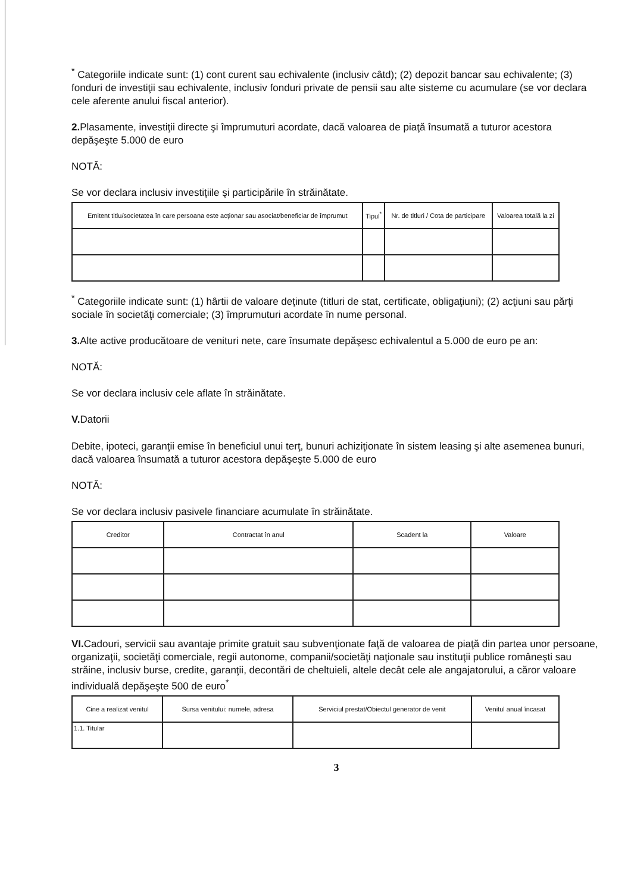<sup>*</sup> Categoriile indicate sunt: (1) cont curent sau echivalente (inclusiv câtd); (2) depozit bancar sau echivalente; (3) fonduri de investiţii sau echivalente, inclusiv fonduri private de pensii sau alte sisteme cu acumulare (se vor declara cele aferente anului fiscal anterior).
2. Plasamente, investiţii directe şi împrumuturi acordate, dacă valoarea de piaţă însumată a tuturor acestora depăşeşte 5.000 de euro
NOTĂ:
Se vor declara inclusiv investiţiile şi participările în străinătate.
| Emitent titlu/societatea în care persoana este acţionar sau asociat/beneficiar de împrumut | Tipul<sup>*</sup> | Nr. de titluri / Cota de participare | Valoarea totală la zi |
| --- | --- | --- | --- |
<sup>*</sup> Categoriile indicate sunt: (1) hârtii de valoare deţinute (titluri de stat, certificate, obligaţiuni); (2) acţiuni sau părţi sociale în societăţi comerciale; (3) împrumuturi acordate în nume personal.
3. Alte active producătoare de venituri nete, care însumate depăşesc echivalentul a 5.000 de euro pe an:
NOTĂ:
Se vor declara inclusiv cele aflate în străinătate.
V. Datorii
Debite, ipoteci, garanţii emise în beneficiul unui terţ, bunuri achiziţionate în sistem leasing şi alte asemenea bunuri, dacă valoarea însumată a tuturor acestora depăşeşte 5.000 de euro
NOTĂ:
Se vor declara inclusiv pasivele financiare acumulate în străinătate.
| Creditor | Contractat în anul | Scadent la | Valoare |
| --- | --- | --- | --- |
VI. Cadouri, servicii sau avantaje primite gratuit sau subvenţionate faţă de valoarea de piaţă din partea unor persoane, organizaţii, societăţi comerciale, regii autonome, companii/societăţi naţionale sau instituţii publice româneşti sau străine, inclusiv burse, credite, garanţii, decontări de cheltuieli, altele decât cele ale angajatorului, a căror valoare individuală depăşeşte 500 de euro<sup>*</sup>
| Cine a realizat venitul | Sursa venitului: numele, adresa | Serviciul prestat/Obiectul generator de venit | Venitul anual încasat |
| --- | --- | --- | --- |
| 1.1. Titular | | | |
3